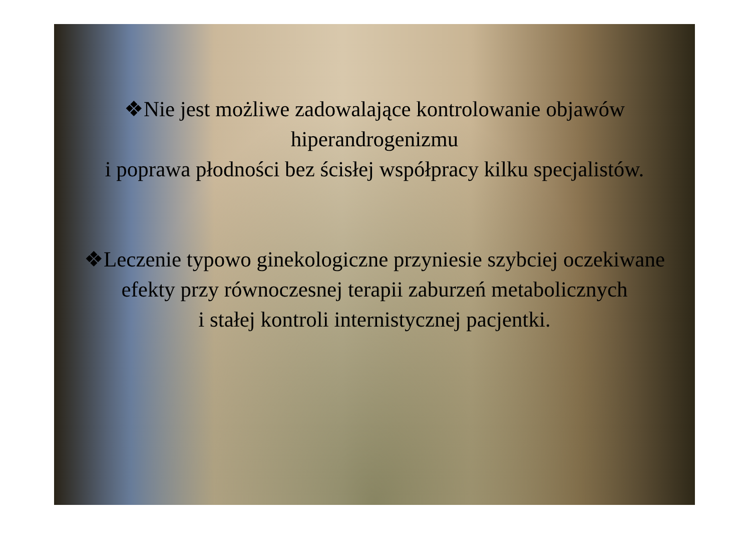❖Nie jest możliwe zadowalające kontrolowanie objawów hiperandrogenizmu
i poprawa płodności bez ścisłej współpracy kilku specjalistów.
❖Leczenie typowo ginekologiczne przyniesie szybciej oczekiwane
efekty przy równoczesnej terapii zaburzeń metabolicznych
i stałej kontroli internistycznej pacjentki.